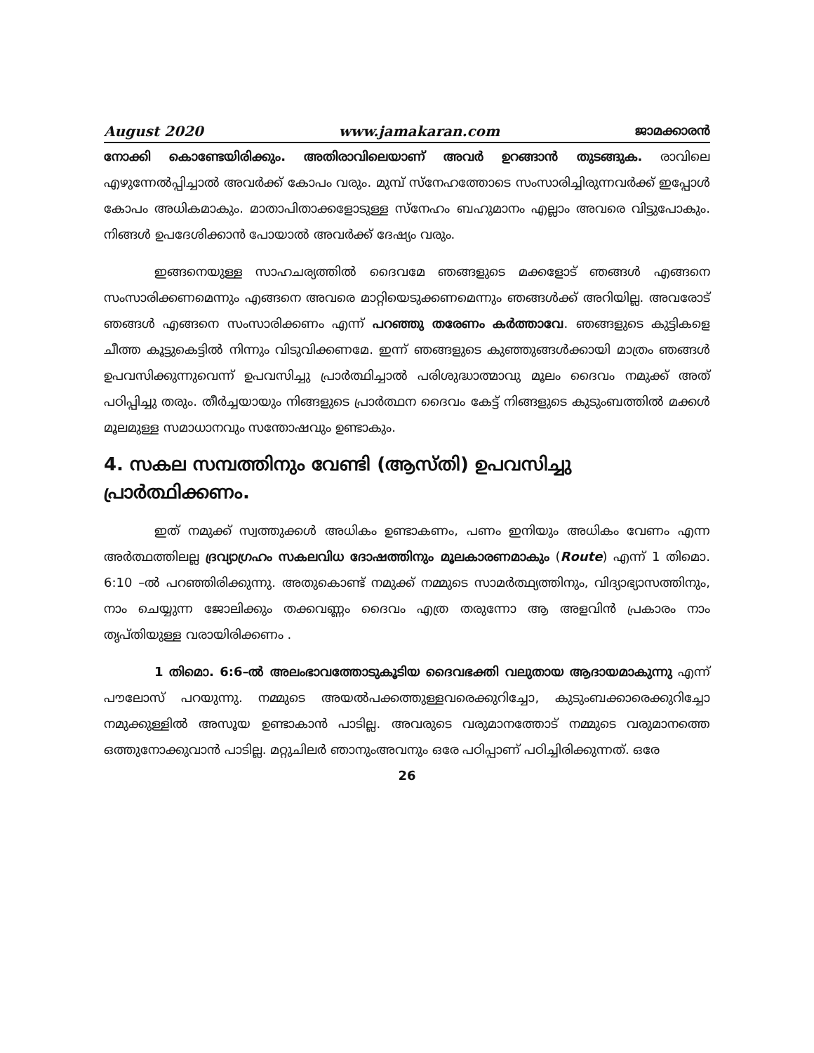August 2020 www.jamakaran.com ജാമക്കാരൻ
നോക്കി കൊണ്ടേയിരിക്കും. അതിരാവിലെയാണ് അവർ ഉറങ്ങാൻ തുടങ്ങുക. രാവിലെ എഴുന്നേൽപ്പിച്ചാൽ അവർക്ക് കോപം വരും. മുമ്പ് സ്നേഹത്തോടെ സംസാരിച്ചിരുന്നവർക്ക് ഇപ്പോൾ കോപം അധികമാകും. മാതാപിതാക്കളോടുള്ള സ്നേഹം ബഹുമാനം എല്ലാം അവരെ വിട്ടുപോകും. നിങ്ങൾ ഉപദേശിക്കാൻ പോയാൽ അവർക്ക് ദേഷ്യം വരും.
ഇങ്ങനെയുള്ള സാഹചര്യത്തിൽ ദൈവമേ ഞങ്ങളുടെ മക്കളോട് ഞങ്ങൾ എങ്ങനെ സംസാരിക്കണമെന്നും എങ്ങനെ അവരെ മാറ്റിയെടുക്കണമെന്നും ഞങ്ങൾക്ക് അറിയില്ല. അവരോട് ഞങ്ങൾ എങ്ങനെ സംസാരിക്കണം എന്ന് പറഞ്ഞു തരേണം കർത്താവേ. ഞങ്ങളുടെ കുട്ടികളെ ചീത്ത കൂട്ടുകെട്ടിൽ നിന്നും വിടുവിക്കണമേ. ഇന്ന് ഞങ്ങളുടെ കുഞ്ഞുങ്ങൾക്കായി മാത്രം ഞങ്ങൾ ഉപവസിക്കുന്നുവെന്ന് ഉപവസിച്ചു പ്രാർത്ഥിച്ചാൽ പരിശുദ്ധാത്മാവു മൂലം ദൈവം നമുക്ക് അത് പഠിപ്പിച്ചു തരും. തീർച്ചയായും നിങ്ങളുടെ പ്രാർത്ഥന ദൈവം കേട്ട് നിങ്ങളുടെ കുടുംബത്തിൽ മക്കൾ മൂലമുള്ള സമാധാനവും സന്തോഷവും ഉണ്ടാകും.
4. സകല സമ്പത്തിനും വേണ്ടി (ആസ്തി) ഉപവസിച്ചു പ്രാർത്ഥിക്കണം.
ഇത് നമുക്ക് സ്വത്തുക്കൾ അധികം ഉണ്ടാകണം, പണം ഇനിയും അധികം വേണം എന്ന അർത്ഥത്തിലല്ല ദ്രവ്യാഗ്രഹം സകലവിധ ദോഷത്തിനും മൂലകാരണമാകും (Route) എന്ന് 1 തിമൊ. 6:10 –ൽ പറഞ്ഞിരിക്കുന്നു. അതുകൊണ്ട് നമുക്ക് നമ്മുടെ സാമർത്ഥ്യത്തിനും, വിദ്യാഭ്യാസത്തിനും, നാം ചെയ്യുന്ന ജോലിക്കും തക്കവണ്ണം ദൈവം എത്ര തരുന്നോ ആ അളവിൻ പ്രകാരം നാം തൃപ്തിയുള്ള വരായിരിക്കണം .
1 തിമൊ. 6:6–ൽ അലംഭാവത്തോടുകൂടിയ ദൈവഭക്തി വലുതായ ആദായമാകുന്നു എന്ന് പൗലോസ് പറയുന്നു. നമ്മുടെ അയൽപക്കത്തുള്ളവരെക്കുറിച്ചോ, കുടുംബക്കാരെക്കുറിച്ചോ നമുക്കുള്ളിൽ അസൂയ ഉണ്ടാകാൻ പാടില്ല. അവരുടെ വരുമാനത്തോട് നമ്മുടെ വരുമാനത്തെ ഒത്തുനോക്കുവാൻ പാടില്ല. മറ്റുചിലർ ഞാനുംഅവനും ഒരേ പഠിപ്പാണ് പഠിച്ചിരിക്കുന്നത്. ഒരേ
26